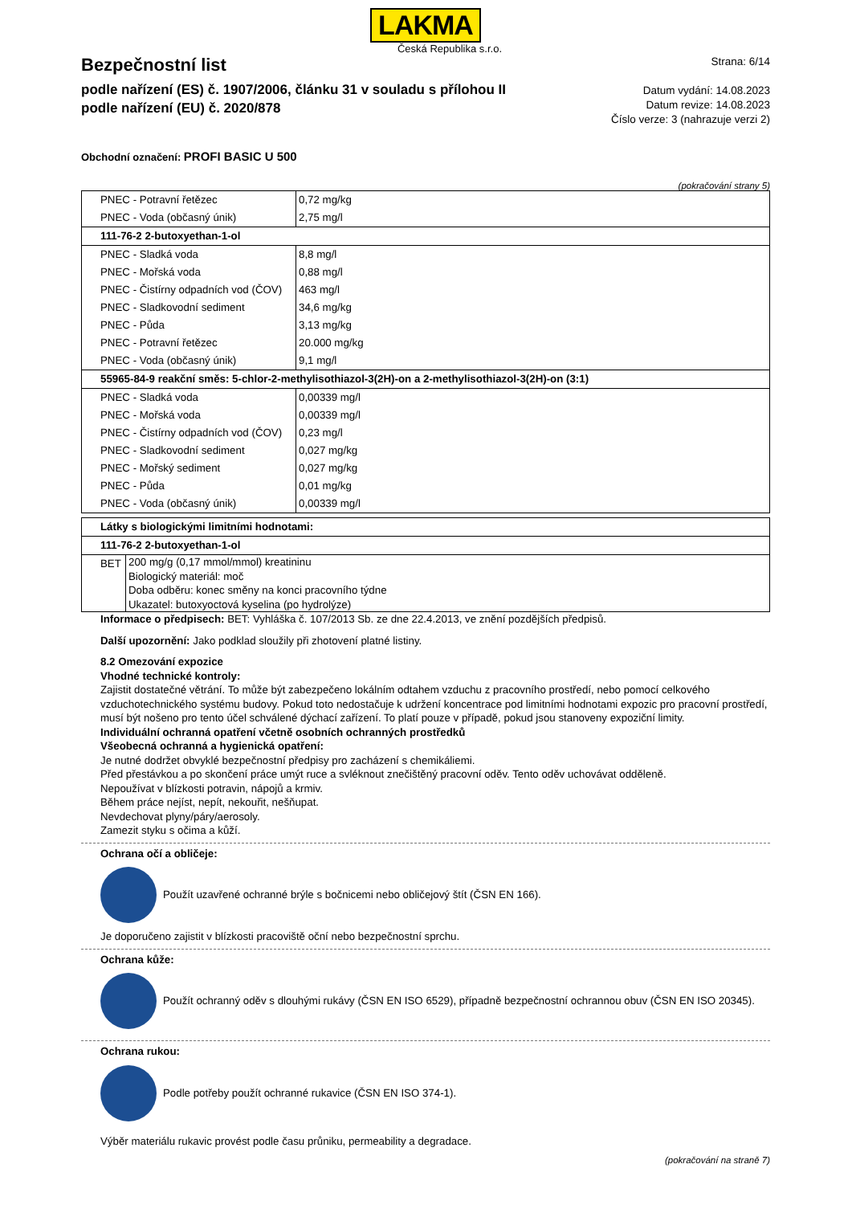LAKMA
Česká Republika s.r.o.
Bezpečnostní list
podle nařízení (ES) č. 1907/2006, článku 31 v souladu s přílohou II
podle nařízení (EU) č. 2020/878
Strana: 6/14
Datum vydání: 14.08.2023
Datum revize: 14.08.2023
Číslo verze: 3 (nahrazuje verzi 2)
Obchodní označení: PROFI BASIC U 500
(pokračování strany 5)
| PNEC - Potravní řetězec | 0,72 mg/kg |
| PNEC - Voda (občasný únik) | 2,75 mg/l |
| 111-76-2 2-butoxyethan-1-ol | |
| PNEC - Sladká voda | 8,8 mg/l |
| PNEC - Mořská voda | 0,88 mg/l |
| PNEC - Čistírny odpadních vod (ČOV) | 463 mg/l |
| PNEC - Sladkovodní sediment | 34,6 mg/kg |
| PNEC - Půda | 3,13 mg/kg |
| PNEC - Potravní řetězec | 20.000 mg/kg |
| PNEC - Voda (občasný únik) | 9,1 mg/l |
| 55965-84-9 reakční směs: 5-chlor-2-methylisothiazol-3(2H)-on a 2-methylisothiazol-3(2H)-on (3:1) | |
| PNEC - Sladká voda | 0,00339 mg/l |
| PNEC - Mořská voda | 0,00339 mg/l |
| PNEC - Čistírny odpadních vod (ČOV) | 0,23 mg/l |
| PNEC - Sladkovodní sediment | 0,027 mg/kg |
| PNEC - Mořský sediment | 0,027 mg/kg |
| PNEC - Půda | 0,01 mg/kg |
| PNEC - Voda (občasný únik) | 0,00339 mg/l |
| Látky s biologickými limitními hodnotami: | |
| 111-76-2 2-butoxyethan-1-ol | |
| BET | 200 mg/g (0,17 mmol/mmol) kreatininu Biologický materiál: moč Doba odběru: konec směny na konci pracovního týdne Ukazatel: butoxyoctová kyselina (po hydrolýze) |
Informace o předpisech: BET: Vyhláška č. 107/2013 Sb. ze dne 22.4.2013, ve znění pozdějších předpisů.
Další upozornění: Jako podklad sloužily při zhotovení platné listiny.
8.2 Omezování expozice
Vhodné technické kontroly:
Zajistit dostatečné větrání. To může být zabezpečeno lokálním odtahem vzduchu z pracovního prostředí, nebo pomocí celkového vzduchotechnického systému budovy. Pokud toto nedostačuje k udržení koncentrace pod limitními hodnotami expozic pro pracovní prostředí, musí být nošeno pro tento účel schválené dýchací zařízení. To platí pouze v případě, pokud jsou stanoveny expoziční limity.
Individuální ochranná opatření včetně osobních ochranných prostředků
Všeobecná ochranná a hygienická opatření:
Je nutné dodržet obvyklé bezpečnostní předpisy pro zacházení s chemikáliemi.
Před přestávkou a po skončení práce umýt ruce a svléknout znečištěný pracovní oděv. Tento oděv uchovávat odděleně.
Nepoužívat v blízkosti potravin, nápojů a krmiv.
Během práce nejíst, nepít, nekouřit, nešňupat.
Nevdechovat plyny/páry/aerosoly.
Zamezit styku s očima a kůží.
Ochrana očí a obličeje:
Použít uzavřené ochranné brýle s bočnicemi nebo obličejový štít (ČSN EN 166).
Je doporučeno zajistit v blízkosti pracoviště oční nebo bezpečnostní sprchu.
Ochrana kůže:
Použít ochranný oděv s dlouhými rukávy (ČSN EN ISO 6529), případně bezpečnostní ochrannou obuv (ČSN EN ISO 20345).
Ochrana rukou:
Podle potřeby použít ochranné rukavice (ČSN EN ISO 374-1).
Výběr materiálu rukavic provést podle času průniku, permeability a degradace.
(pokračování na straně 7)